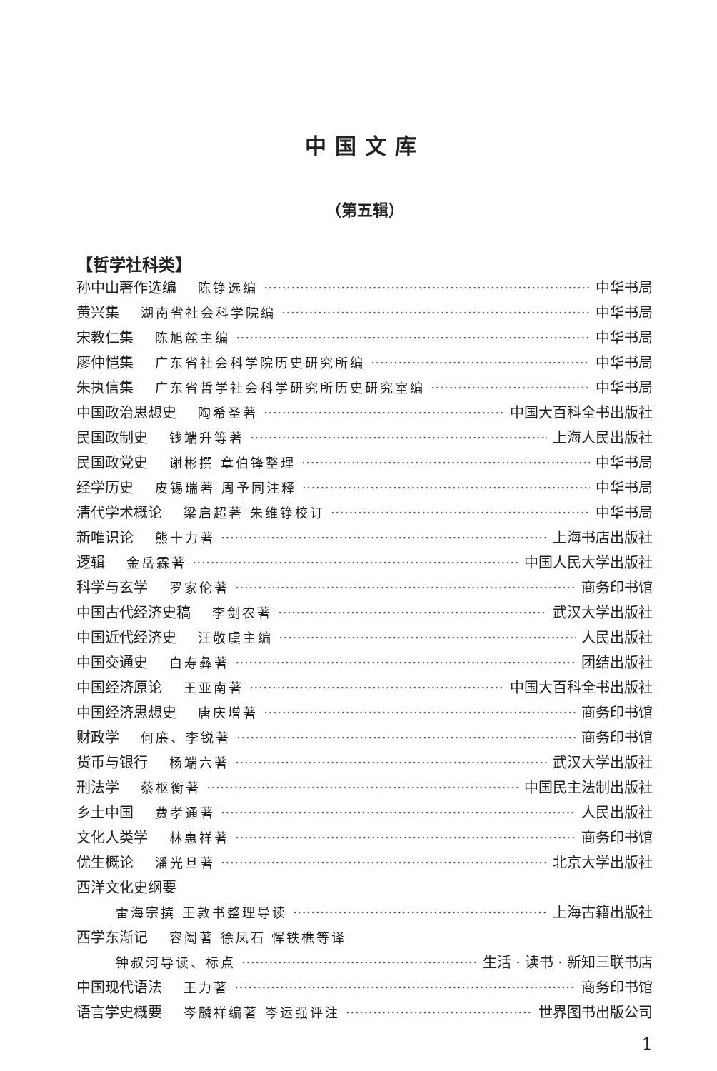中国文库
（第五辑）
【哲学社科类】
孙中山著作选编 陈铮选编 中华书局
黄兴集 湖南省社会科学院编 中华书局
宋教仁集 陈旭麓主编 中华书局
廖仲恺集 广东省社会科学院历史研究所编 中华书局
朱执信集 广东省哲学社会科学研究所历史研究室编 中华书局
中国政治思想史 陶希圣著 中国大百科全书出版社
民国政制史 钱端升等著 上海人民出版社
民国政党史 谢彬撰 章伯锋整理 中华书局
经学历史 皮锡瑞著 周予同注释 中华书局
清代学术概论 梁启超著 朱维铮校订 中华书局
新唯识论 熊十力著 上海书店出版社
逻辑 金岳霖著 中国人民大学出版社
科学与玄学 罗家伦著 商务印书馆
中国古代经济史稿 李剑农著 武汉大学出版社
中国近代经济史 汪敬虞主编 人民出版社
中国交通史 白寿彝著 团结出版社
中国经济原论 王亚南著 中国大百科全书出版社
中国经济思想史 唐庆增著 商务印书馆
财政学 何廉、李锐著 商务印书馆
货币与银行 杨端六著 武汉大学出版社
刑法学 蔡枢衡著 中国民主法制出版社
乡土中国 费孝通著 人民出版社
文化人类学 林惠祥著 商务印书馆
优生概论 潘光旦著 北京大学出版社
西洋文化史纲要
雷海宗撰 王敦书整理导读 上海古籍出版社
西学东渐记 容闳著 徐凤石 恽铁樵等译
钟叔河导读、标点 生活 · 读书 · 新知三联书店
中国现代语法 王力著 商务印书馆
语言学史概要 岑麟祥编著 岑运强评注 世界图书出版公司
1